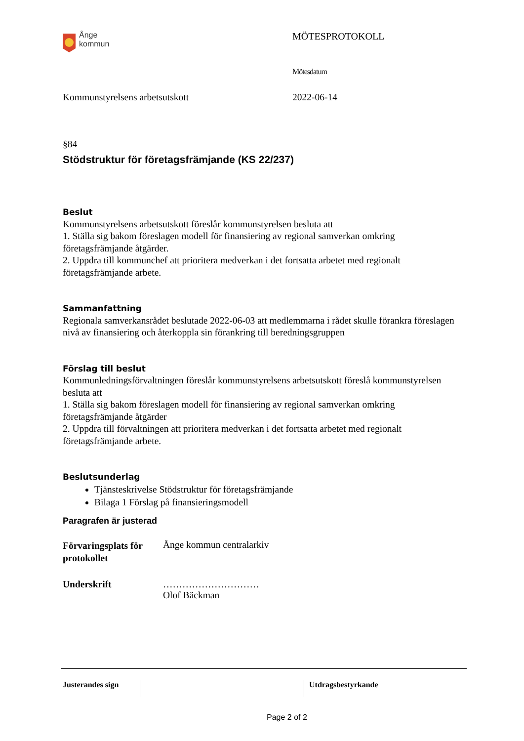Ånge
kommun
MÖTESPROTOKOLL
Mötesdatum
Kommunstyrelsens arbetsutskott 2022-06-14
§84
Stödstruktur för företagsfrämjande (KS 22/237)
Beslut
Kommunstyrelsens arbetsutskott föreslår kommunstyrelsen besluta att
1. Ställa sig bakom föreslagen modell för finansiering av regional samverkan omkring företagsfrämjande åtgärder.
2. Uppdra till kommunchef att prioritera medverkan i det fortsatta arbetet med regionalt företagsfrämjande arbete.
Sammanfattning
Regionala samverkansrådet beslutade 2022-06-03 att medlemmarna i rådet skulle förankra föreslagen nivå av finansiering och återkoppla sin förankring till beredningsgruppen
Förslag till beslut
Kommunledningsförvaltningen föreslår kommunstyrelsens arbetsutskott föreslå kommunstyrelsen besluta att
1. Ställa sig bakom föreslagen modell för finansiering av regional samverkan omkring företagsfrämjande åtgärder
2. Uppdra till förvaltningen att prioritera medverkan i det fortsatta arbetet med regionalt företagsfrämjande arbete.
Beslutsunderlag
Tjänsteskrivelse Stödstruktur för företagsfrämjande
Bilaga 1 Förslag på finansieringsmodell
Paragrafen är justerad
Förvaringsplats för protokollet
Ånge kommun centralarkiv
Underskrift …………………………
Olof Bäckman
Justerandes sign Utdragsbestyrkande
Page 2 of 2